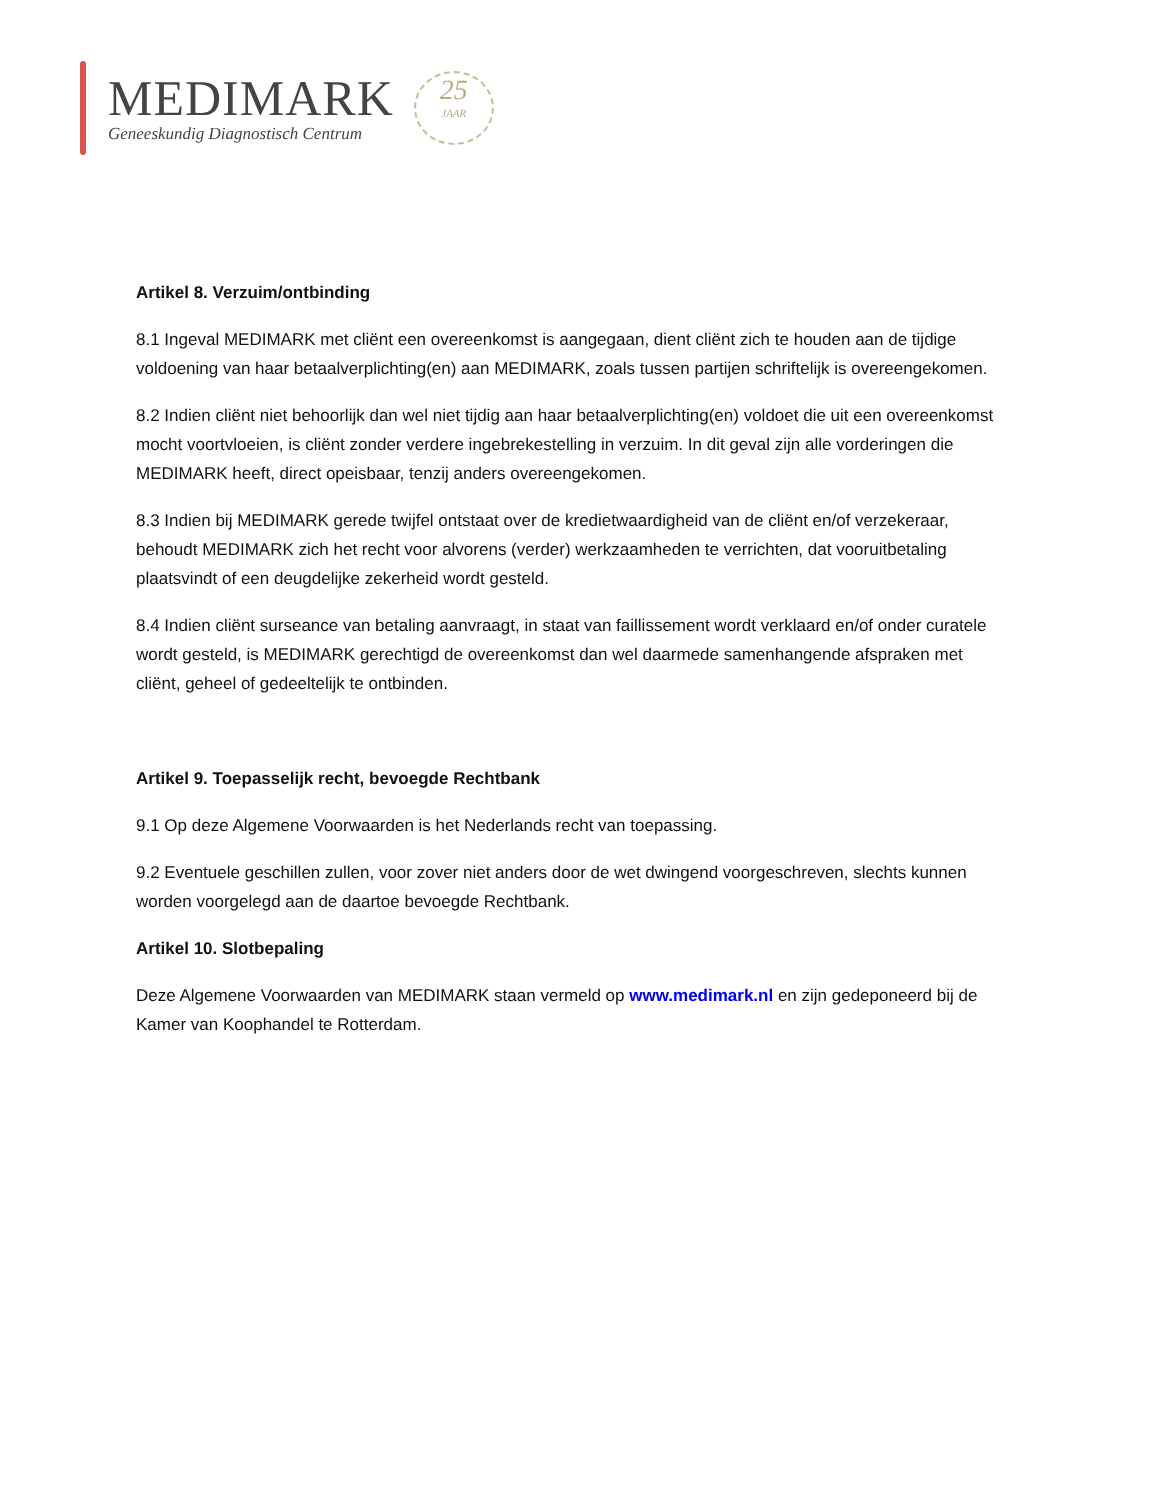MEDIMARK
Geneeskundig Diagnostisch Centrum
25
JAAR
Artikel 8. Verzuim/ontbinding
8.1 Ingeval MEDIMARK met cliënt een overeenkomst is aangegaan, dient cliënt zich te houden aan de tijdige voldoening van haar betaalverplichting(en) aan MEDIMARK, zoals tussen partijen schriftelijk is overeengekomen.
8.2 Indien cliënt niet behoorlijk dan wel niet tijdig aan haar betaalverplichting(en) voldoet die uit een overeenkomst mocht voortvloeien, is cliënt zonder verdere ingebrekestelling in verzuim. In dit geval zijn alle vorderingen die MEDIMARK heeft, direct opeisbaar, tenzij anders overeengekomen.
8.3 Indien bij MEDIMARK gerede twijfel ontstaat over de kredietwaardigheid van de cliënt en/of verzekeraar, behoudt MEDIMARK zich het recht voor alvorens (verder) werkzaamheden te verrichten, dat vooruitbetaling plaatsvindt of een deugdelijke zekerheid wordt gesteld.
8.4 Indien cliënt surseance van betaling aanvraagt, in staat van faillissement wordt verklaard en/of onder curatele wordt gesteld, is MEDIMARK gerechtigd de overeenkomst dan wel daarmede samenhangende afspraken met cliënt, geheel of gedeeltelijk te ontbinden.
Artikel 9. Toepasselijk recht, bevoegde Rechtbank
9.1 Op deze Algemene Voorwaarden is het Nederlands recht van toepassing.
9.2 Eventuele geschillen zullen, voor zover niet anders door de wet dwingend voorgeschreven, slechts kunnen worden voorgelegd aan de daartoe bevoegde Rechtbank.
Artikel 10. Slotbepaling
Deze Algemene Voorwaarden van MEDIMARK staan vermeld op www.medimark.nl en zijn gedeponeerd bij de Kamer van Koophandel te Rotterdam.